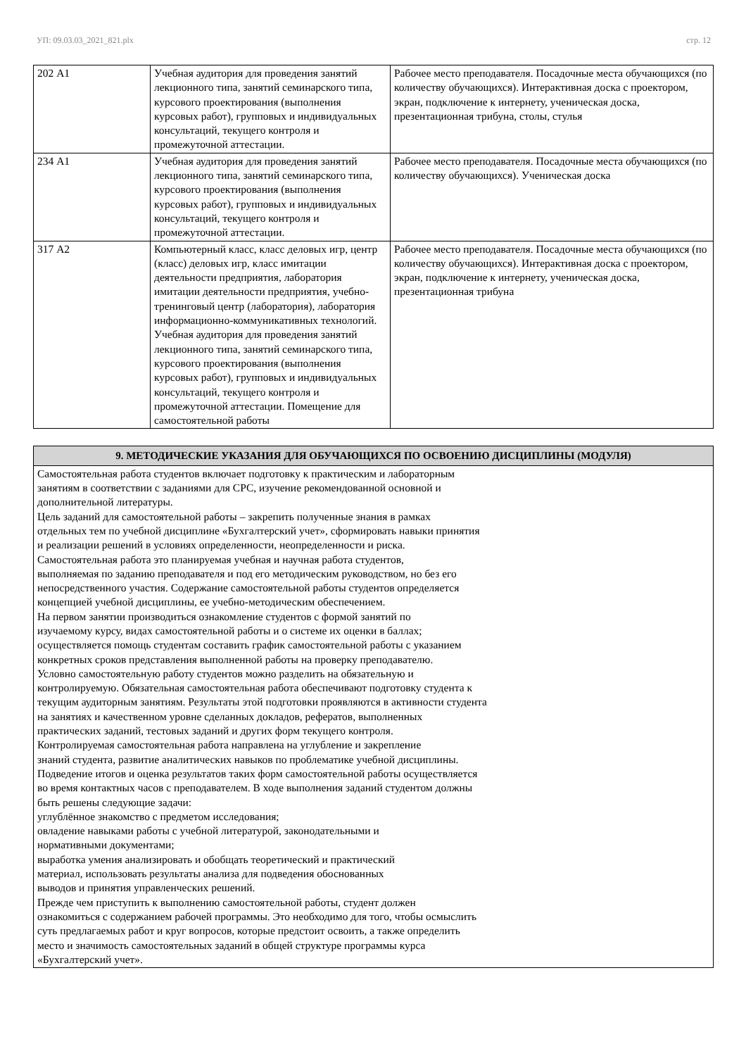УП: 09.03.03_2021_821.plx стр. 12
| 202 А1 | Учебная аудитория для проведения занятий лекционного типа, занятий семинарского типа, курсового проектирования (выполнения курсовых работ), групповых и индивидуальных консультаций, текущего контроля и промежуточной аттестации. | Рабочее место преподавателя. Посадочные места обучающихся (по количеству обучающихся). Интерактивная доска с проектором, экран, подключение к интернету, ученическая доска, презентационная трибуна, столы, стулья |
| 234 А1 | Учебная аудитория для проведения занятий лекционного типа, занятий семинарского типа, курсового проектирования (выполнения курсовых работ), групповых и индивидуальных консультаций, текущего контроля и промежуточной аттестации. | Рабочее место преподавателя. Посадочные места обучающихся (по количеству обучающихся). Ученическая доска |
| 317 А2 | Компьютерный класс, класс деловых игр, центр (класс) деловых игр, класс имитации деятельности предприятия, лаборатория имитации деятельности предприятия, учебно-тренинговый центр (лаборатория), лаборатория информационно-коммуникативных технологий. Учебная аудитория для проведения занятий лекционного типа, занятий семинарского типа, курсового проектирования (выполнения курсовых работ), групповых и индивидуальных консультаций, текущего контроля и промежуточной аттестации. Помещение для самостоятельной работы | Рабочее место преподавателя. Посадочные места обучающихся (по количеству обучающихся). Интерактивная доска с проектором, экран, подключение к интернету, ученическая доска, презентационная трибуна |
| 9. МЕТОДИЧЕСКИЕ УКАЗАНИЯ ДЛЯ ОБУЧАЮЩИХСЯ ПО ОСВОЕНИЮ ДИСЦИПЛИНЫ (МОДУЛЯ) |
| --- |
| Самостоятельная работа студентов включает подготовку к практическим и лабораторным занятиям в соответствии с заданиями для СРС, изучение рекомендованной основной и дополнительной литературы. Цель заданий для самостоятельной работы – закрепить полученные знания в рамках отдельных тем по учебной дисциплине «Бухгалтерский учет», сформировать навыки принятия и реализации решений в условиях определенности, неопределенности и риска. Самостоятельная работа это планируемая учебная и научная работа студентов, выполняемая по заданию преподавателя и под его методическим руководством, но без его непосредственного участия. Содержание самостоятельной работы студентов определяется концепцией учебной дисциплины, ее учебно-методическим обеспечением. На первом занятии производиться ознакомление студентов с формой занятий по изучаемому курсу, видах самостоятельной работы и о системе их оценки в баллах; осуществляется помощь студентам составить график самостоятельной работы с указанием конкретных сроков представления выполненной работы на проверку преподавателю. Условно самостоятельную работу студентов можно разделить на обязательную и контролируемую. Обязательная самостоятельная работа обеспечивают подготовку студента к текущим аудиторным занятиям. Результаты этой подготовки проявляются в активности студента на занятиях и качественном уровне сделанных докладов, рефератов, выполненных практических заданий, тестовых заданий и других форм текущего контроля. Контролируемая самостоятельная работа направлена на углубление и закрепление знаний студента, развитие аналитических навыков по проблематике учебной дисциплины. Подведение итогов и оценка результатов таких форм самостоятельной работы осуществляется во время контактных часов с преподавателем. В ходе выполнения заданий студентом должны быть решены следующие задачи: углублённое знакомство с предметом исследования; овладение навыками работы с учебной литературой, законодательными и нормативными документами; выработка умения анализировать и обобщать теоретический и практический материал, использовать результаты анализа для подведения обоснованных выводов и принятия управленческих решений. Прежде чем приступить к выполнению самостоятельной работы, студент должен ознакомиться с содержанием рабочей программы. Это необходимо для того, чтобы осмыслить суть предлагаемых работ и круг вопросов, которые предстоит освоить, а также определить место и значимость самостоятельных заданий в общей структуре программы курса «Бухгалтерский учет». |